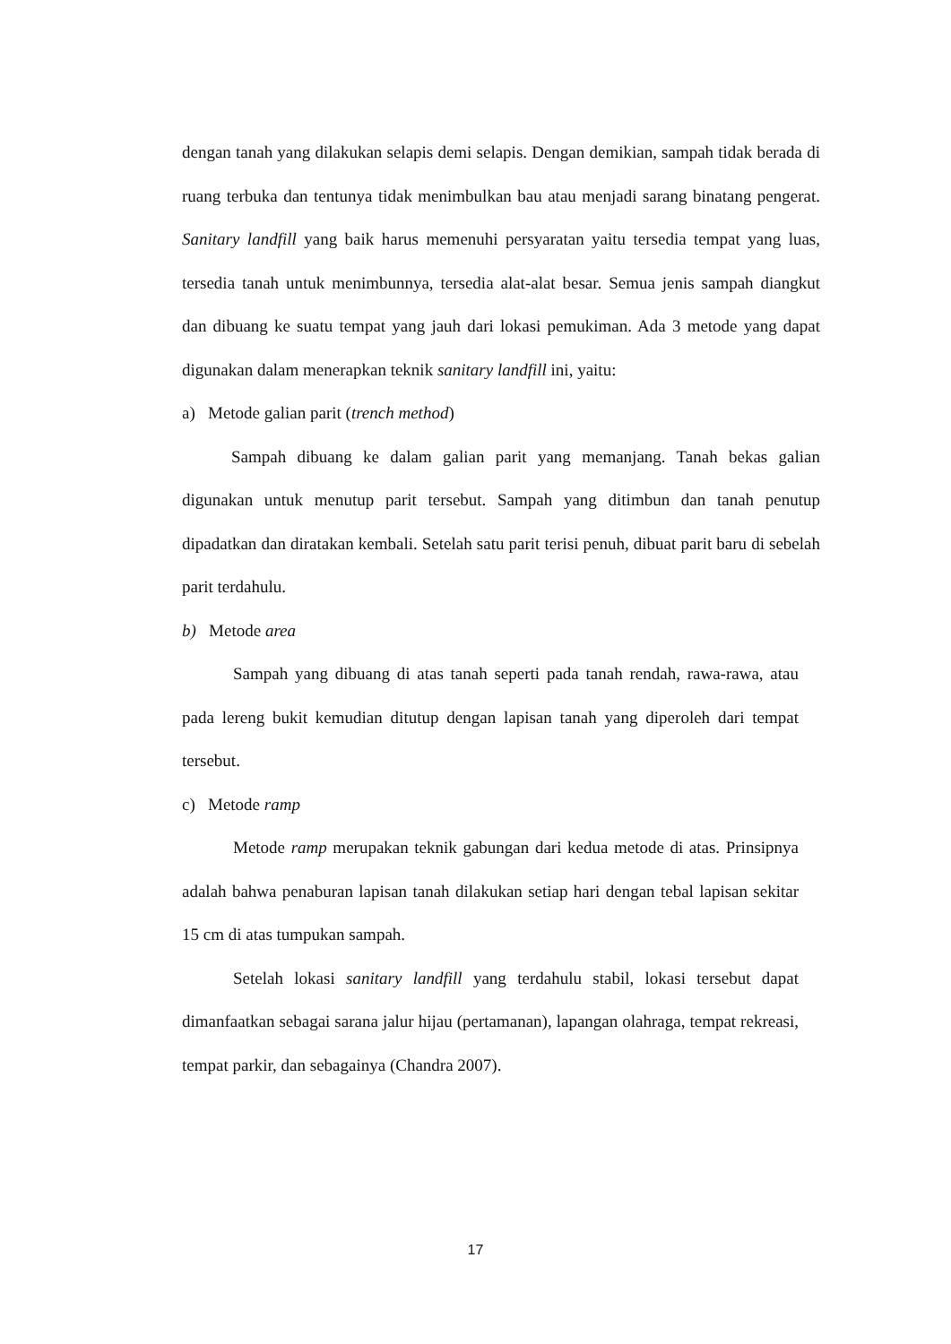dengan tanah yang dilakukan selapis demi selapis. Dengan demikian, sampah tidak berada di ruang terbuka dan tentunya tidak menimbulkan bau atau menjadi sarang binatang pengerat. Sanitary landfill yang baik harus memenuhi persyaratan yaitu tersedia tempat yang luas, tersedia tanah untuk menimbunnya, tersedia alat-alat besar. Semua jenis sampah diangkut dan dibuang ke suatu tempat yang jauh dari lokasi pemukiman. Ada 3 metode yang dapat digunakan dalam menerapkan teknik sanitary landfill ini, yaitu:
a) Metode galian parit (trench method)
Sampah dibuang ke dalam galian parit yang memanjang. Tanah bekas galian digunakan untuk menutup parit tersebut. Sampah yang ditimbun dan tanah penutup dipadatkan dan diratakan kembali. Setelah satu parit terisi penuh, dibuat parit baru di sebelah parit terdahulu.
b) Metode area
Sampah yang dibuang di atas tanah seperti pada tanah rendah, rawa-rawa, atau pada lereng bukit kemudian ditutup dengan lapisan tanah yang diperoleh dari tempat tersebut.
c) Metode ramp
Metode ramp merupakan teknik gabungan dari kedua metode di atas. Prinsipnya adalah bahwa penaburan lapisan tanah dilakukan setiap hari dengan tebal lapisan sekitar 15 cm di atas tumpukan sampah.
Setelah lokasi sanitary landfill yang terdahulu stabil, lokasi tersebut dapat dimanfaatkan sebagai sarana jalur hijau (pertamanan), lapangan olahraga, tempat rekreasi, tempat parkir, dan sebagainya (Chandra 2007).
17